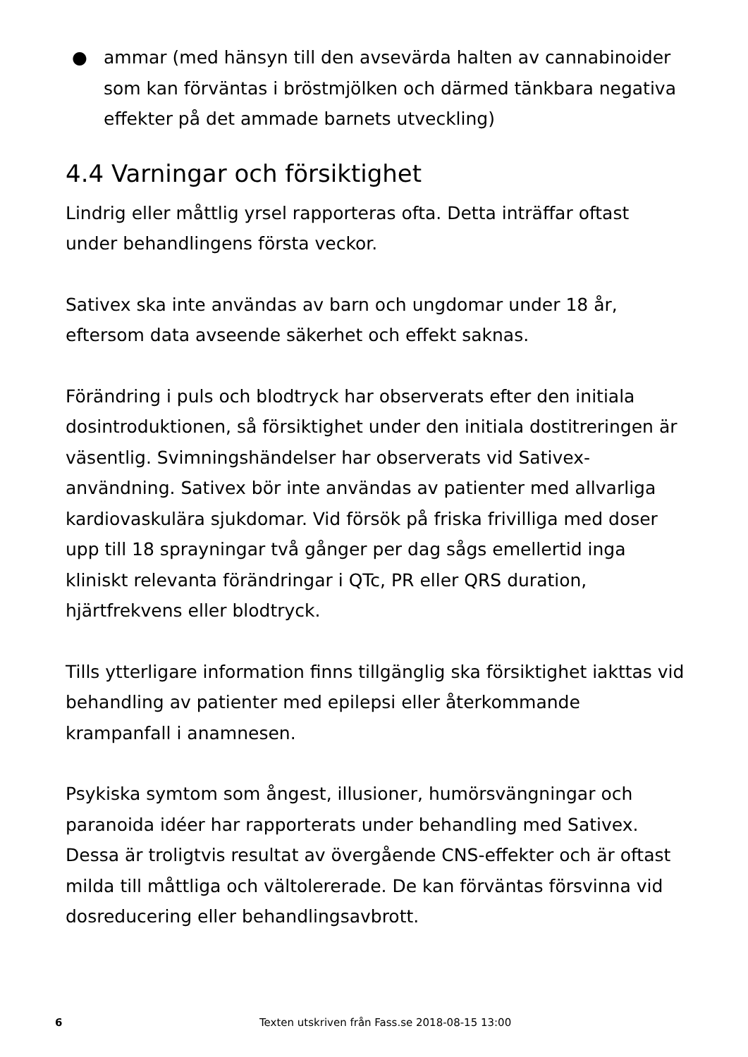● ammar (med hänsyn till den avsevärda halten av cannabinoider som kan förväntas i bröstmjölken och därmed tänkbara negativa effekter på det ammade barnets utveckling)
4.4 Varningar och försiktighet
Lindrig eller måttlig yrsel rapporteras ofta. Detta inträffar oftast under behandlingens första veckor.
Sativex ska inte användas av barn och ungdomar under 18 år, eftersom data avseende säkerhet och effekt saknas.
Förändring i puls och blodtryck har observerats efter den initiala dosintroduktionen, så försiktighet under den initiala dostitreringen är väsentlig. Svimningshändelser har observerats vid Sativex-användning. Sativex bör inte användas av patienter med allvarliga kardiovaskulära sjukdomar. Vid försök på friska frivilliga med doser upp till 18 sprayningar två gånger per dag sågs emellertid inga kliniskt relevanta förändringar i QTc, PR eller QRS duration, hjärtfrekvens eller blodtryck.
Tills ytterligare information finns tillgänglig ska försiktighet iakttas vid behandling av patienter med epilepsi eller återkommande krampanfall i anamnesen.
Psykiska symtom som ångest, illusioner, humörsvängningar och paranoida idéer har rapporterats under behandling med Sativex. Dessa är troligtvis resultat av övergående CNS-effekter och är oftast milda till måttliga och vältolererade. De kan förväntas försvinna vid dosreducering eller behandlingsavbrott.
6 Texten utskriven från Fass.se 2018-08-15 13:00